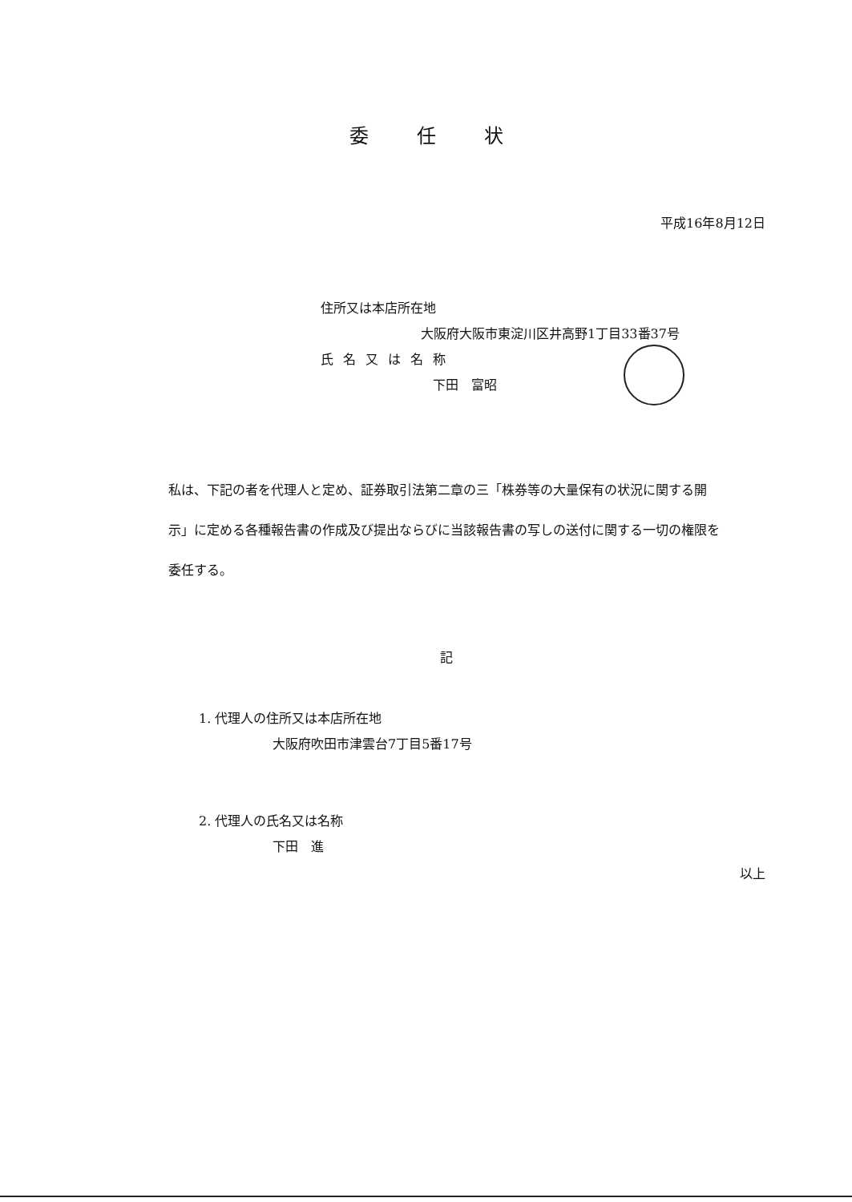委任状
平成16年8月12日
住所又は本店所在地
大阪府大阪市東淀川区井高野1丁目33番37号
氏名又は名称
下田　富昭
私は、下記の者を代理人と定め、証券取引法第二章の三「株券等の大量保有の状況に関する開示」に定める各種報告書の作成及び提出ならびに当該報告書の写しの送付に関する一切の権限を委任する。
記
1. 代理人の住所又は本店所在地
大阪府吹田市津雲台7丁目5番17号
2. 代理人の氏名又は名称
下田　進
以上